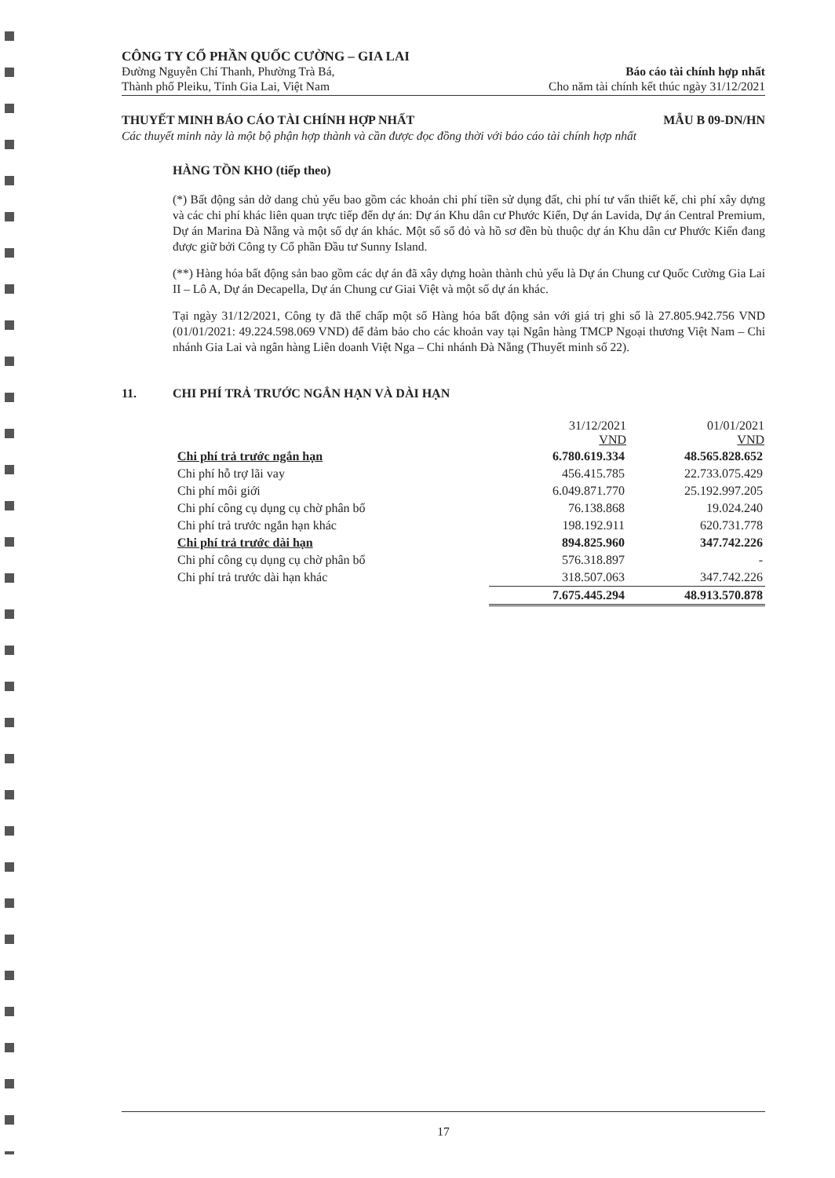CÔNG TY CỔ PHẦN QUỐC CƯỜNG – GIA LAI
Đường Nguyễn Chí Thanh, Phường Trà Bá,
Thành phố Pleiku, Tỉnh Gia Lai, Việt Nam
Báo cáo tài chính hợp nhất
Cho năm tài chính kết thúc ngày 31/12/2021
THUYẾT MINH BÁO CÁO TÀI CHÍNH HỢP NHẤT MẪU B 09-DN/HN
Các thuyết minh này là một bộ phận hợp thành và cần được đọc đồng thời với báo cáo tài chính hợp nhất
HÀNG TỒN KHO (tiếp theo)
(*) Bất động sản dở dang chủ yếu bao gồm các khoản chi phí tiền sử dụng đất, chi phí tư vấn thiết kế, chi phí xây dựng và các chi phí khác liên quan trực tiếp đến dự án: Dự án Khu dân cư Phước Kiển, Dự án Lavida, Dự án Central Premium, Dự án Marina Đà Nẵng và một số dự án khác. Một số sổ đỏ và hồ sơ đền bù thuộc dự án Khu dân cư Phước Kiển đang được giữ bởi Công ty Cổ phần Đầu tư Sunny Island.
(**) Hàng hóa bất động sản bao gồm các dự án đã xây dựng hoàn thành chủ yếu là Dự án Chung cư Quốc Cường Gia Lai II – Lô A, Dự án Decapella, Dự án Chung cư Giai Việt và một số dự án khác.
Tại ngày 31/12/2021, Công ty đã thế chấp một số Hàng hóa bất động sản với giá trị ghi sổ là 27.805.942.756 VND (01/01/2021: 49.224.598.069 VND) để đảm bảo cho các khoản vay tại Ngân hàng TMCP Ngoại thương Việt Nam – Chi nhánh Gia Lai và ngân hàng Liên doanh Việt Nga – Chi nhánh Đà Nẵng (Thuyết minh số 22).
11. CHI PHÍ TRẢ TRƯỚC NGẮN HẠN VÀ DÀI HẠN
| | 31/12/2021 VND | 01/01/2021 VND |
| --- | --- | --- |
| Chi phí trả trước ngắn hạn | 6.780.619.334 | 48.565.828.652 |
| Chi phí hỗ trợ lãi vay | 456.415.785 | 22.733.075.429 |
| Chi phí môi giới | 6.049.871.770 | 25.192.997.205 |
| Chi phí công cụ dụng cụ chờ phân bổ | 76.138.868 | 19.024.240 |
| Chi phí trả trước ngắn hạn khác | 198.192.911 | 620.731.778 |
| Chi phí trả trước dài hạn | 894.825.960 | 347.742.226 |
| Chi phí công cụ dụng cụ chờ phân bổ | 576.318.897 | - |
| Chi phí trả trước dài hạn khác | 318.507.063 | 347.742.226 |
| | 7.675.445.294 | 48.913.570.878 |
17